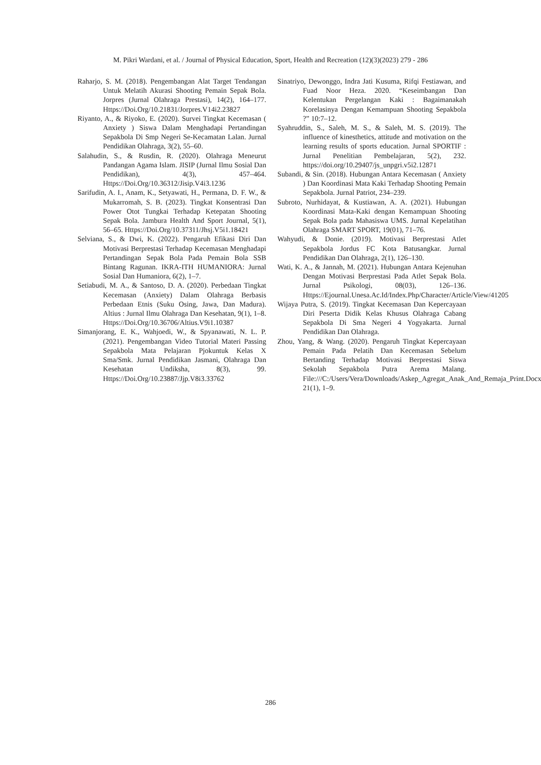M. Pikri Wardani, et al. / Journal of Physical Education, Sport, Health and Recreation (12)(3)(2023) 279 - 286
Raharjo, S. M. (2018). Pengembangan Alat Target Tendangan Untuk Melatih Akurasi Shooting Pemain Sepak Bola. Jorpres (Jurnal Olahraga Prestasi), 14(2), 164–177. Https://Doi.Org/10.21831/Jorpres.V14i2.23827
Riyanto, A., & Riyoko, E. (2020). Survei Tingkat Kecemasan ( Anxiety ) Siswa Dalam Menghadapi Pertandingan Sepakbola Di Smp Negeri Se-Kecamatan Lalan. Jurnal Pendidikan Olahraga, 3(2), 55–60.
Salahudin, S., & Rusdin, R. (2020). Olahraga Meneurut Pandangan Agama Islam. JISIP (Jurnal Ilmu Sosial Dan Pendidikan), 4(3), 457–464. Https://Doi.Org/10.36312/Jisip.V4i3.1236
Sarifudin, A. I., Anam, K., Setyawati, H., Permana, D. F. W., & Mukarromah, S. B. (2023). Tingkat Konsentrasi Dan Power Otot Tungkai Terhadap Ketepatan Shooting Sepak Bola. Jambura Health And Sport Journal, 5(1), 56–65. Https://Doi.Org/10.37311/Jhsj.V5i1.18421
Selviana, S., & Dwi, K. (2022). Pengaruh Efikasi Diri Dan Motivasi Berprestasi Terhadap Kecemasan Menghadapi Pertandingan Sepak Bola Pada Pemain Bola SSB Bintang Ragunan. IKRA-ITH HUMANIORA: Jurnal Sosial Dan Humaniora, 6(2), 1–7.
Setiabudi, M. A., & Santoso, D. A. (2020). Perbedaan Tingkat Kecemasan (Anxiety) Dalam Olahraga Berbasis Perbedaan Etnis (Suku Osing, Jawa, Dan Madura). Altius : Jurnal Ilmu Olahraga Dan Kesehatan, 9(1), 1–8. Https://Doi.Org/10.36706/Altius.V9i1.10387
Simanjorang, E. K., Wahjoedi, W., & Spyanawati, N. L. P. (2021). Pengembangan Video Tutorial Materi Passing Sepakbola Mata Pelajaran Pjokuntuk Kelas X Sma/Smk. Jurnal Pendidikan Jasmani, Olahraga Dan Kesehatan Undiksha, 8(3), 99. Https://Doi.Org/10.23887/Jjp.V8i3.33762
Sinatriyo, Dewonggo, Indra Jati Kusuma, Rifqi Festiawan, and Fuad Noor Heza. 2020. “Keseimbangan Dan Kelentukan Pergelangan Kaki : Bagaimanakah Korelasinya Dengan Kemampuan Shooting Sepakbola ?” 10:7–12.
Syahruddin, S., Saleh, M. S., & Saleh, M. S. (2019). The influence of kinesthetics, attitude and motivation on the learning results of sports education. Jurnal SPORTIF : Jurnal Penelitian Pembelajaran, 5(2), 232. https://doi.org/10.29407/js_unpgri.v5i2.12871
Subandi, & Sin. (2018). Hubungan Antara Kecemasan ( Anxiety ) Dan Koordinasi Mata Kaki Terhadap Shooting Pemain Sepakbola. Jurnal Patriot, 234–239.
Subroto, Nurhidayat, & Kustiawan, A. A. (2021). Hubungan Koordinasi Mata-Kaki dengan Kemampuan Shooting Sepak Bola pada Mahasiswa UMS. Jurnal Kepelatihan Olahraga SMART SPORT, 19(01), 71–76.
Wahyudi, & Donie. (2019). Motivasi Berprestasi Atlet Sepakbola Jordus FC Kota Batusangkar. Jurnal Pendidikan Dan Olahraga, 2(1), 126–130.
Wati, K. A., & Jannah, M. (2021). Hubungan Antara Kejenuhan Dengan Motivasi Berprestasi Pada Atlet Sepak Bola. Jurnal Psikologi, 08(03), 126–136. Https://Ejournal.Unesa.Ac.Id/Index.Php/Character/Article/View/41205
Wijaya Putra, S. (2019). Tingkat Kecemasan Dan Kepercayaan Diri Peserta Didik Kelas Khusus Olahraga Cabang Sepakbola Di Sma Negeri 4 Yogyakarta. Jurnal Pendidikan Dan Olahraga.
Zhou, Yang, & Wang. (2020). Pengaruh Tingkat Kepercayaan Pemain Pada Pelatih Dan Kecemasan Sebelum Bertanding Terhadap Motivasi Berprestasi Siswa Sekolah Sepakbola Putra Arema Malang. File:///C:/Users/Vera/Downloads/Askep_Agregat_Anak_And_Remaja_Print.Docx, 21(1), 1–9.
286